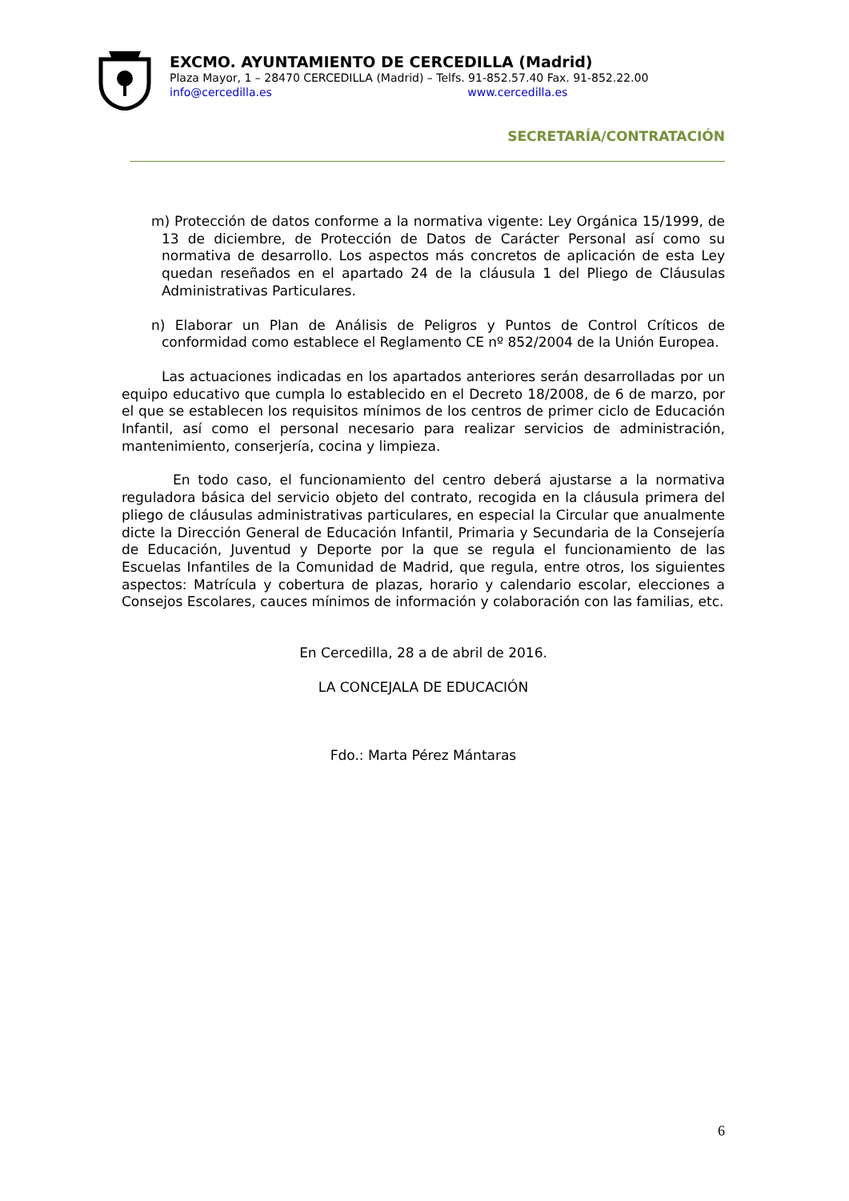EXCMO. AYUNTAMIENTO DE CERCEDILLA (Madrid)
Plaza Mayor, 1 – 28470 CERCEDILLA (Madrid) – Telfs. 91-852.57.40 Fax. 91-852.22.00
info@cercedilla.es www.cercedilla.es
SECRETARÍA/CONTRATACIÓN
m) Protección de datos conforme a la normativa vigente: Ley Orgánica 15/1999, de 13 de diciembre, de Protección de Datos de Carácter Personal así como su normativa de desarrollo. Los aspectos más concretos de aplicación de esta Ley quedan reseñados en el apartado 24 de la cláusula 1 del Pliego de Cláusulas Administrativas Particulares.
n) Elaborar un Plan de Análisis de Peligros y Puntos de Control Críticos de conformidad como establece el Reglamento CE nº 852/2004 de la Unión Europea.
Las actuaciones indicadas en los apartados anteriores serán desarrolladas por un equipo educativo que cumpla lo establecido en el Decreto 18/2008, de 6 de marzo, por el que se establecen los requisitos mínimos de los centros de primer ciclo de Educación Infantil, así como el personal necesario para realizar servicios de administración, mantenimiento, conserjería, cocina y limpieza.
En todo caso, el funcionamiento del centro deberá ajustarse a la normativa reguladora básica del servicio objeto del contrato, recogida en la cláusula primera del pliego de cláusulas administrativas particulares, en especial la Circular que anualmente dicte la Dirección General de Educación Infantil, Primaria y Secundaria de la Consejería de Educación, Juventud y Deporte por la que se regula el funcionamiento de las Escuelas Infantiles de la Comunidad de Madrid, que regula, entre otros, los siguientes aspectos: Matrícula y cobertura de plazas, horario y calendario escolar, elecciones a Consejos Escolares, cauces mínimos de información y colaboración con las familias, etc.
En Cercedilla, 28 a de abril de 2016.
LA CONCEJALA DE EDUCACIÓN
Fdo.: Marta Pérez Mántaras
6